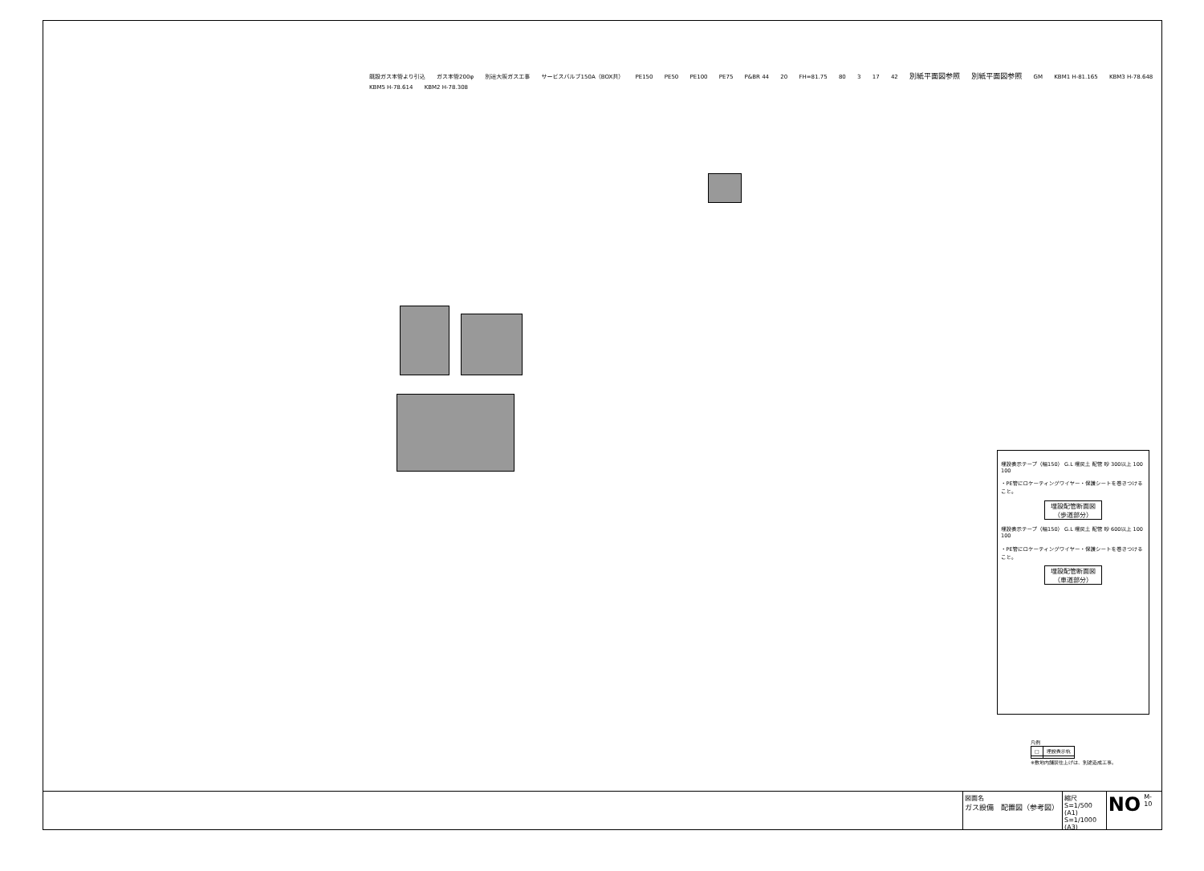既設ガス本管より引込 ガス本管200φ 別途大阪ガス工事 サービスバルブ150A（BOX共） PE150 PE50 PE100 PE75 P&BR 44 20 FH=81.75 80 3 17 42 別紙平面図参照 別紙平面図参照 GM KBM1 H-81.165 KBM3 H-78.648 KBM5 H-78.614 KBM2 H-78.308
埋設表示テープ（幅150） G.L 埋戻土 配管 砂 300以上 100 100
・PE管にロケーティングワイヤー・保護シートを巻きつけること。
埋設配管断面図
（歩道部分）
埋設表示テープ（幅150） G.L 埋戻土 配管 砂 600以上 100 100
・PE管にロケーティングワイヤー・保護シートを巻きつけること。
埋設配管断面図
（車道部分）
凡例
| □ | 埋設表示杭 |
※敷地内舗装仕上げは、別途造成工事。
図面名
ガス設備　配置図（参考図）
縮尺
S=1/500 (A1)
S=1/1000 (A3)
NO
M-10